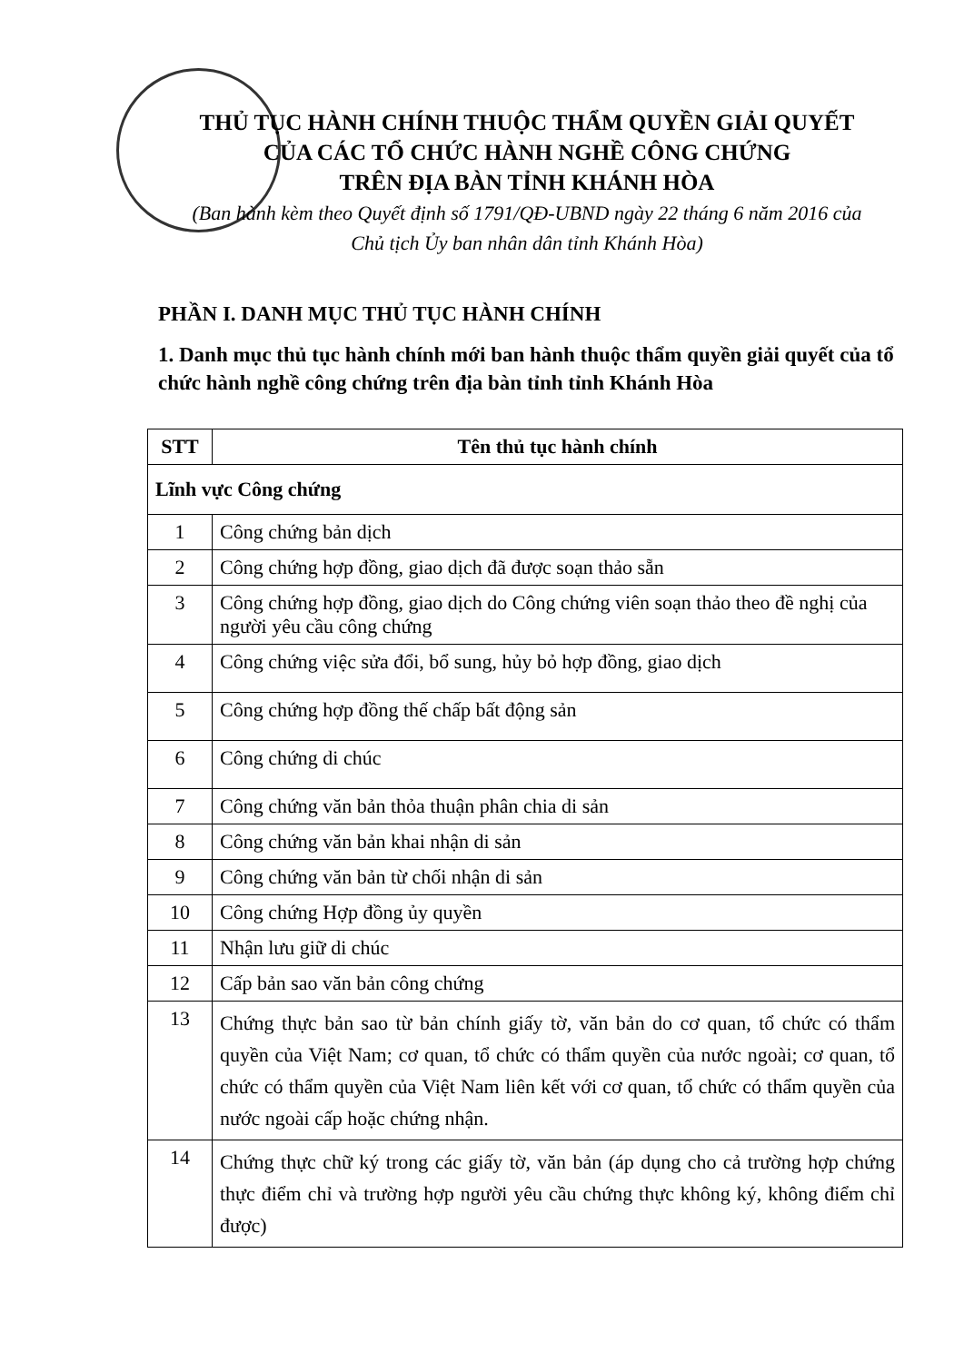THỦ TỤC HÀNH CHÍNH THUỘC THẨM QUYỀN GIẢI QUYẾT
CỦA CÁC TỔ CHỨC HÀNH NGHỀ CÔNG CHỨNG
TRÊN ĐỊA BÀN TỈNH KHÁNH HÒA
(Ban hành kèm theo Quyết định số 1791/QĐ-UBND ngày 22 tháng 6 năm 2016 của
Chủ tịch Ủy ban nhân dân tỉnh Khánh Hòa)
PHẦN I. DANH MỤC THỦ TỤC HÀNH CHÍNH
1. Danh mục thủ tục hành chính mới ban hành thuộc thẩm quyền giải quyết của tổ chức hành nghề công chứng trên địa bàn tỉnh tỉnh Khánh Hòa
| STT | Tên thủ tục hành chính |
| --- | --- |
| Lĩnh vực Công chứng | |
| 1 | Công chứng bản dịch |
| 2 | Công chứng hợp đồng, giao dịch đã được soạn thảo sẵn |
| 3 | Công chứng hợp đồng, giao dịch do Công chứng viên soạn thảo theo đề nghị của người yêu cầu công chứng |
| 4 | Công chứng việc sửa đổi, bổ sung, hủy bỏ hợp đồng, giao dịch |
| 5 | Công chứng hợp đồng thế chấp bất động sản |
| 6 | Công chứng di chúc |
| 7 | Công chứng văn bản thỏa thuận phân chia di sản |
| 8 | Công chứng văn bản khai nhận di sản |
| 9 | Công chứng văn bản từ chối nhận di sản |
| 10 | Công chứng Hợp đồng ủy quyền |
| 11 | Nhận lưu giữ di chúc |
| 12 | Cấp bản sao văn bản công chứng |
| 13 | Chứng thực bản sao từ bản chính giấy tờ, văn bản do cơ quan, tổ chức có thẩm quyền của Việt Nam; cơ quan, tổ chức có thẩm quyền của nước ngoài; cơ quan, tổ chức có thẩm quyền của Việt Nam liên kết với cơ quan, tổ chức có thẩm quyền của nước ngoài cấp hoặc chứng nhận. |
| 14 | Chứng thực chữ ký trong các giấy tờ, văn bản (áp dụng cho cả trường hợp chứng thực điểm chỉ và trường hợp người yêu cầu chứng thực không ký, không điểm chỉ được) |